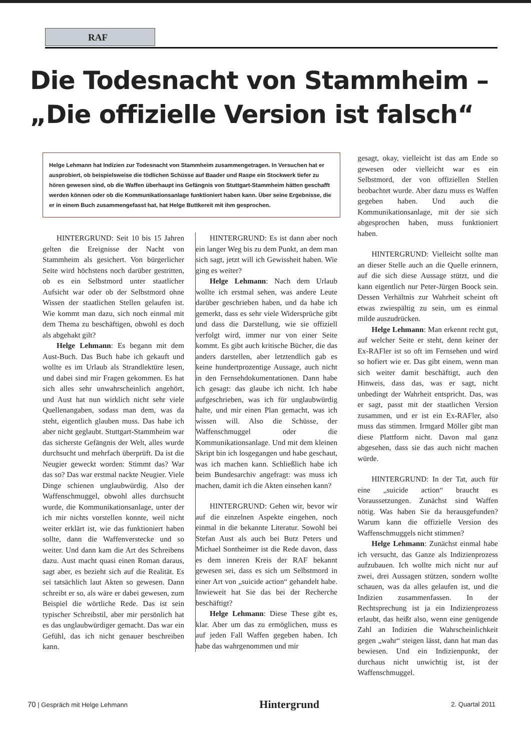RAF
Die Todesnacht von Stammheim –
„Die offizielle Version ist falsch“
Helge Lehmann hat Indizien zur Todesnacht von Stammheim zusammengetragen. In Versuchen hat er ausprobiert, ob beispielsweise die tödlichen Schüsse auf Baader und Raspe ein Stockwerk tiefer zu hören gewesen sind, ob die Waffen überhaupt ins Gefängnis von Stuttgart-Stammheim hätten geschafft werden können oder ob die Kommunikationsanlage funktioniert haben kann. Über seine Ergebnisse, die er in einem Buch zusammengefasst hat, hat Helge Buttkereit mit ihm gesprochen.
HINTERGRUND: Seit 10 bis 15 Jahren gelten die Ereignisse der Nacht von Stammheim als gesichert. Von bürgerlicher Seite wird höchstens noch darüber gestritten, ob es ein Selbstmord unter staatlicher Aufsicht war oder ob der Selbstmord ohne Wissen der staatlichen Stellen gelaufen ist. Wie kommt man dazu, sich noch einmal mit dem Thema zu beschäftigen, obwohl es doch als abgehakt gilt?
Helge Lehmann: Es begann mit dem Aust-Buch. Das Buch habe ich gekauft und wollte es im Urlaub als Strandlektüre lesen, und dabei sind mir Fragen gekommen. Es hat sich alles sehr unwahrscheinlich angehört, und Aust hat nun wirklich nicht sehr viele Quellenangaben, sodass man dem, was da steht, eigentlich glauben muss. Das habe ich aber nicht geglaubt. Stuttgart-Stammheim war das sicherste Gefängnis der Welt, alles wurde durchsucht und mehrfach überprüft. Da ist die Neugier geweckt worden: Stimmt das? War das so? Das war erstmal nackte Neugier. Viele Dinge schienen unglaubwürdig. Also der Waffenschmuggel, obwohl alles durchsucht wurde, die Kommunikationsanlage, unter der ich mir nichts vorstellen konnte, weil nicht weiter erklärt ist, wie das funktioniert haben sollte, dann die Waffenverstecke und so weiter. Und dann kam die Art des Schreibens dazu. Aust macht quasi einen Roman daraus, sagt aber, es bezieht sich auf die Realität. Es sei tatsächlich laut Akten so gewesen. Dann schreibt er so, als wäre er dabei gewesen, zum Beispiel die wörtliche Rede. Das ist sein typischer Schreibstil, aber mir persönlich hat es das unglaubwürdiger gemacht. Das war ein Gefühl, das ich nicht genauer beschreiben kann.
HINTERGRUND: Es ist dann aber noch ein langer Weg bis zu dem Punkt, an dem man sich sagt, jetzt will ich Gewissheit haben. Wie ging es weiter?
Helge Lehmann: Nach dem Urlaub wollte ich erstmal sehen, was andere Leute darüber geschrieben haben, und da habe ich gemerkt, dass es sehr viele Widersprüche gibt und dass die Darstellung, wie sie offiziell verfolgt wird, immer nur von einer Seite kommt. Es gibt auch kritische Bücher, die das anders darstellen, aber letztendlich gab es keine hundertprozentige Aussage, auch nicht in den Fernsehdokumentationen. Dann habe ich gesagt: das glaube ich nicht. Ich habe aufgeschrieben, was ich für unglaubwürdig halte, und mir einen Plan gemacht, was ich wissen will. Also die Schüsse, der Waffenschmuggel oder die Kommunikationsanlage. Und mit dem kleinen Skript bin ich losgegangen und habe geschaut, was ich machen kann. Schließlich habe ich beim Bundesarchiv angefragt: was muss ich machen, damit ich die Akten einsehen kann?
HINTERGRUND: Gehen wir, bevor wir auf die einzelnen Aspekte eingehen, noch einmal in die bekannte Literatur. Sowohl bei Stefan Aust als auch bei Butz Peters und Michael Sontheimer ist die Rede davon, dass es dem inneren Kreis der RAF bekannt gewesen sei, dass es sich um Selbstmord in einer Art von „suicide action“ gehandelt habe. Inwieweit hat Sie das bei der Recherche beschäftigt?
Helge Lehmann: Diese These gibt es, klar. Aber um das zu ermöglichen, muss es auf jeden Fall Waffen gegeben haben. Ich habe das wahrgenommen und mir
gesagt, okay, vielleicht ist das am Ende so gewesen oder vielleicht war es ein Selbstmord, der von offiziellen Stellen beobachtet wurde. Aber dazu muss es Waffen gegeben haben. Und auch die Kommunikationsanlage, mit der sie sich abgesprochen haben, muss funktioniert haben.
HINTERGRUND: Vielleicht sollte man an dieser Stelle auch an die Quelle erinnern, auf die sich diese Aussage stützt, und die kann eigentlich nur Peter-Jürgen Boock sein. Dessen Verhältnis zur Wahrheit scheint oft etwas zwiespältig zu sein, um es einmal milde auszudrücken.
Helge Lehmann: Man erkennt recht gut, auf welcher Seite er steht, denn keiner der Ex-RAFler ist so oft im Fernsehen und wird so hofiert wie er. Das gibt einem, wenn man sich weiter damit beschäftigt, auch den Hinweis, dass das, was er sagt, nicht unbedingt der Wahrheit entspricht. Das, was er sagt, passt mit der staatlichen Version zusammen, und er ist ein Ex-RAFler, also muss das stimmen. Irmgard Möller gibt man diese Plattform nicht. Davon mal ganz abgesehen, dass sie das auch nicht machen würde.
HINTERGRUND: In der Tat, auch für eine „suicide action“ braucht es Voraussetzungen. Zunächst sind Waffen nötig. Was haben Sie da herausgefunden? Warum kann die offizielle Version des Waffenschmuggels nicht stimmen?
Helge Lehmann: Zunächst einmal habe ich versucht, das Ganze als Indizienprozess aufzubauen. Ich wollte mich nicht nur auf zwei, drei Aussagen stützen, sondern wollte schauen, was da alles gelaufen ist, und die Indizien zusammenfassen. In der Rechtsprechung ist ja ein Indizienprozess erlaubt, das heißt also, wenn eine genügende Zahl an Indizien die Wahrscheinlichkeit gegen „wahr“ steigen lässt, dann hat man das bewiesen. Und ein Indizienpunkt, der durchaus nicht unwichtig ist, ist der Waffenschmuggel.
70 | Gespräch mit Helge Lehmann Hintergrund 2. Quartal 2011